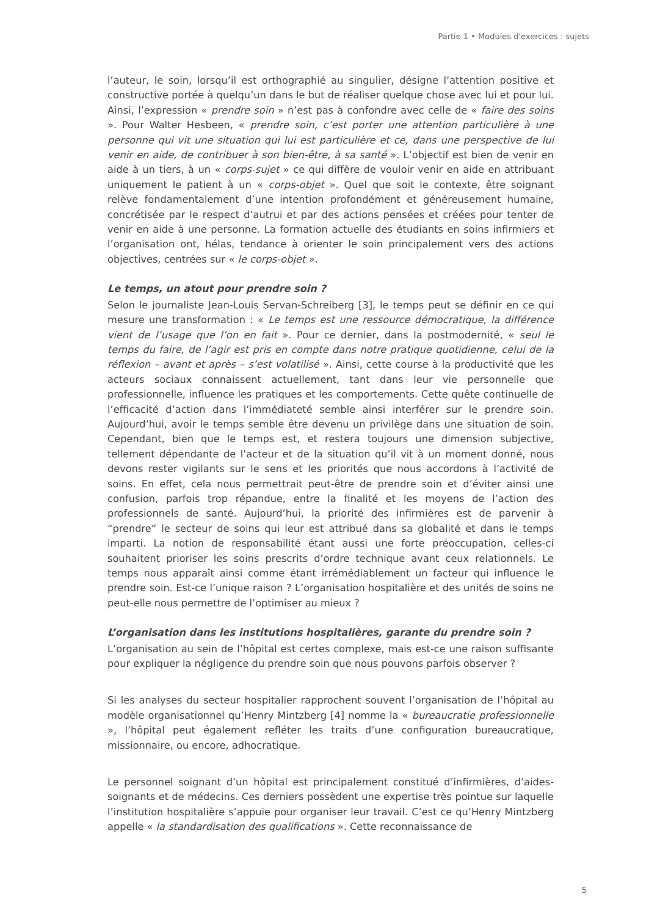Partie 1 • Modules d'exercices : sujets
l’auteur, le soin, lorsqu’il est orthographié au singulier, désigne l’attention positive et constructive portée à quelqu’un dans le but de réaliser quelque chose avec lui et pour lui. Ainsi, l’expression « prendre soin » n’est pas à confondre avec celle de « faire des soins ». Pour Walter Hesbeen, « prendre soin, c’est porter une attention particulière à une personne qui vit une situation qui lui est particulière et ce, dans une perspective de lui venir en aide, de contribuer à son bien-être, à sa santé ». L’objectif est bien de venir en aide à un tiers, à un « corps-sujet » ce qui diffère de vouloir venir en aide en attribuant uniquement le patient à un « corps-objet ». Quel que soit le contexte, être soignant relève fondamentalement d’une intention profondément et généreusement humaine, concrétisée par le respect d’autrui et par des actions pensées et créées pour tenter de venir en aide à une personne. La formation actuelle des étudiants en soins infirmiers et l’organisation ont, hélas, tendance à orienter le soin principalement vers des actions objectives, centrées sur « le corps-objet ».
Le temps, un atout pour prendre soin ?
Selon le journaliste Jean-Louis Servan-Schreiberg [3], le temps peut se définir en ce qui mesure une transformation : « Le temps est une ressource démocratique, la différence vient de l’usage que l’on en fait ». Pour ce dernier, dans la postmodernité, « seul le temps du faire, de l’agir est pris en compte dans notre pratique quotidienne, celui de la réflexion – avant et après – s’est volatilisé ». Ainsi, cette course à la productivité que les acteurs sociaux connaissent actuellement, tant dans leur vie personnelle que professionnelle, influence les pratiques et les comportements. Cette quête continuelle de l’efficacité d’action dans l’immédiateté semble ainsi interférer sur le prendre soin. Aujourd’hui, avoir le temps semble être devenu un privilège dans une situation de soin. Cependant, bien que le temps est, et restera toujours une dimension subjective, tellement dépendante de l’acteur et de la situation qu’il vit à un moment donné, nous devons rester vigilants sur le sens et les priorités que nous accordons à l’activité de soins. En effet, cela nous permettrait peut-être de prendre soin et d’éviter ainsi une confusion, parfois trop répandue, entre la finalité et les moyens de l’action des professionnels de santé. Aujourd’hui, la priorité des infirmières est de parvenir à “prendre” le secteur de soins qui leur est attribué dans sa globalité et dans le temps imparti. La notion de responsabilité étant aussi une forte préoccupation, celles-ci souhaitent prioriser les soins prescrits d’ordre technique avant ceux relationnels. Le temps nous apparaît ainsi comme étant irrémédiablement un facteur qui influence le prendre soin. Est-ce l’unique raison ? L’organisation hospitalière et des unités de soins ne peut-elle nous permettre de l’optimiser au mieux ?
L’organisation dans les institutions hospitalières, garante du prendre soin ?
L’organisation au sein de l’hôpital est certes complexe, mais est-ce une raison suffisante pour expliquer la négligence du prendre soin que nous pouvons parfois observer ?
Si les analyses du secteur hospitalier rapprochent souvent l’organisation de l’hôpital au modèle organisationnel qu’Henry Mintzberg [4] nomme la « bureaucratie professionnelle », l’hôpital peut également refléter les traits d’une configuration bureaucratique, missionnaire, ou encore, adhocratique.
Le personnel soignant d’un hôpital est principalement constitué d’infirmières, d’aides-soignants et de médecins. Ces derniers possèdent une expertise très pointue sur laquelle l’institution hospitalière s’appuie pour organiser leur travail. C’est ce qu’Henry Mintzberg appelle « la standardisation des qualifications ». Cette reconnaissance de
5